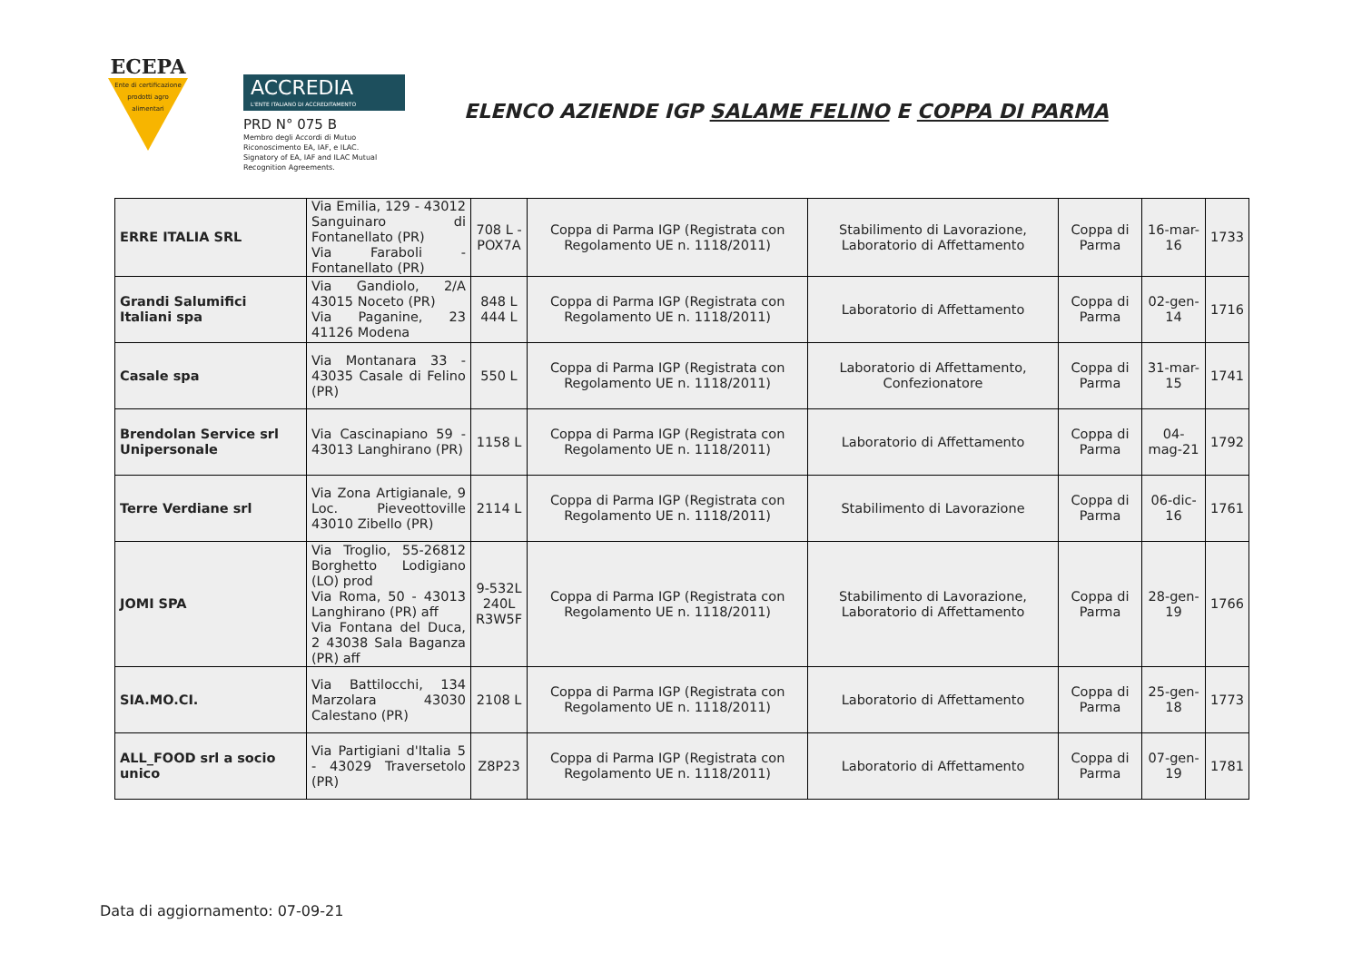ECEPA
Ente di certificazione prodotti agro alimentari
ACCREDIA
L'ENTE ITALIANO DI ACCREDITAMENTO
PRD N° 075 B
Membro degli Accordi di Mutuo
Riconoscimento EA, IAF, e ILAC.
Signatory of EA, IAF and ILAC Mutual
Recognition Agreements.
ELENCO AZIENDE IGP SALAME FELINO E COPPA DI PARMA
| ERRE ITALIA SRL | Via Emilia, 129 - 43012 Sanguinaro di Fontanellato (PR) Via Faraboli - Fontanellato (PR) | 708 L - POX7A | Coppa di Parma IGP (Registrata con Regolamento UE n. 1118/2011) | Stabilimento di Lavorazione, Laboratorio di Affettamento | Coppa di Parma | 16-mar-16 | 1733 |
| Grandi Salumifici Italiani spa | Via Gandiolo, 2/A 43015 Noceto (PR) Via Paganine, 23 41126 Modena | 848 L 444 L | Coppa di Parma IGP (Registrata con Regolamento UE n. 1118/2011) | Laboratorio di Affettamento | Coppa di Parma | 02-gen-14 | 1716 |
| Casale spa | Via Montanara 33 - 43035 Casale di Felino (PR) | 550 L | Coppa di Parma IGP (Registrata con Regolamento UE n. 1118/2011) | Laboratorio di Affettamento, Confezionatore | Coppa di Parma | 31-mar-15 | 1741 |
| Brendolan Service srl Unipersonale | Via Cascinapiano 59 - 43013 Langhirano (PR) | 1158 L | Coppa di Parma IGP (Registrata con Regolamento UE n. 1118/2011) | Laboratorio di Affettamento | Coppa di Parma | 04-mag-21 | 1792 |
| Terre Verdiane srl | Via Zona Artigianale, 9 Loc. Pieveottoville 43010 Zibello (PR) | 2114 L | Coppa di Parma IGP (Registrata con Regolamento UE n. 1118/2011) | Stabilimento di Lavorazione | Coppa di Parma | 06-dic-16 | 1761 |
| JOMI SPA | Via Troglio, 55-26812 Borghetto Lodigiano (LO) prod Via Roma, 50 - 43013 Langhirano (PR) aff Via Fontana del Duca, 2 43038 Sala Baganza (PR) aff | 9-532L 240L R3W5F | Coppa di Parma IGP (Registrata con Regolamento UE n. 1118/2011) | Stabilimento di Lavorazione, Laboratorio di Affettamento | Coppa di Parma | 28-gen-19 | 1766 |
| SIA.MO.CI. | Via Battilocchi, 134 Marzolara 43030 Calestano (PR) | 2108 L | Coppa di Parma IGP (Registrata con Regolamento UE n. 1118/2011) | Laboratorio di Affettamento | Coppa di Parma | 25-gen-18 | 1773 |
| ALL_FOOD srl a socio unico | Via Partigiani d'Italia 5 - 43029 Traversetolo (PR) | Z8P23 | Coppa di Parma IGP (Registrata con Regolamento UE n. 1118/2011) | Laboratorio di Affettamento | Coppa di Parma | 07-gen-19 | 1781 |
Data di aggiornamento: 07-09-21